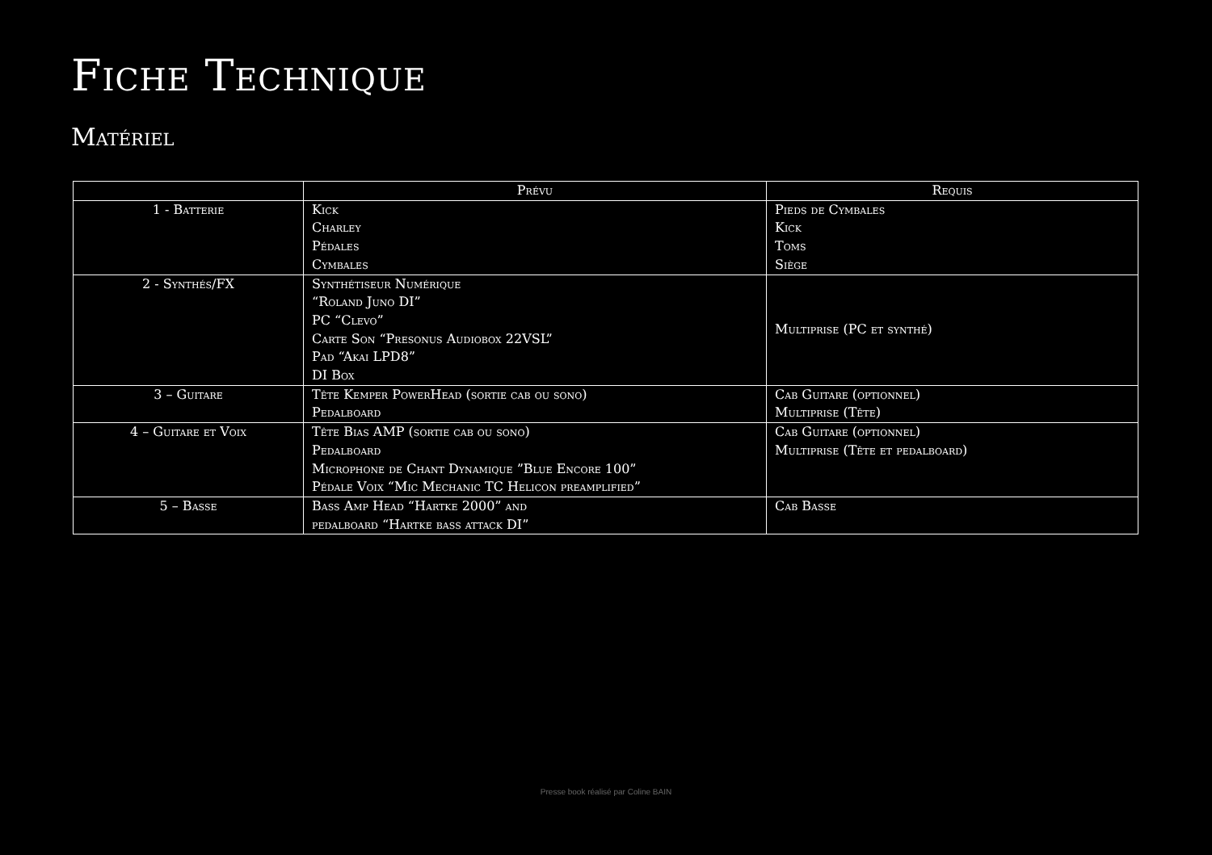Fiche Technique
Matériel
| | Prévu | Requis |
| --- | --- | --- |
| 1 - Batterie | Kick Charley Pédales Cymbales | Pieds de Cymbales Kick Toms Siège |
| 2 - Synthés/FX | Synthétiseur Numérique “Roland Juno DI” PC “Clevo” Carte Son “Presonus Audiobox 22VSL” Pad “Akai LPD8” DI Box | Multiprise (PC et synthé) |
| 3 – Guitare | Tête Kemper PowerHead (sortie cab ou sono) Pedalboard | Cab Guitare (optionnel) Multiprise (Tête) |
| 4 – Guitare et Voix | Tête Bias AMP (sortie cab ou sono) Pedalboard Microphone de Chant Dynamique ”Blue Encore 100” Pédale Voix “Mic Mechanic TC Helicon preamplified” | Cab Guitare (optionnel) Multiprise (Tête et pedalboard) |
| 5 – Basse | Bass Amp Head “Hartke 2000” and pedalboard “Hartke bass attack DI” | Cab Basse |
Presse book réalisé par Coline BAIN